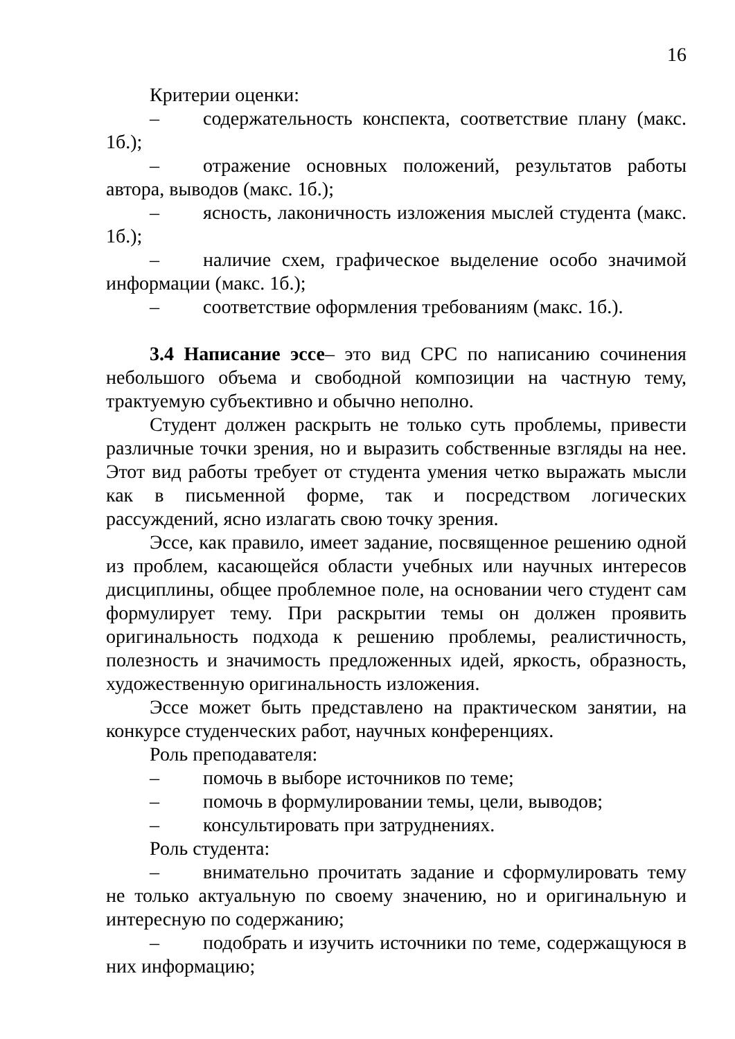16
Критерии оценки:
– содержательность конспекта, соответствие плану (макс. 1б.);
– отражение основных положений, результатов работы автора, выводов (макс. 1б.);
– ясность, лаконичность изложения мыслей студента (макс. 1б.);
– наличие схем, графическое выделение особо значимой информации (макс. 1б.);
– соответствие оформления требованиям (макс. 1б.).
3.4 Написание эссе– это вид СРС по написанию сочинения небольшого объема и свободной композиции на частную тему, трактуемую субъективно и обычно неполно.
Студент должен раскрыть не только суть проблемы, привести различные точки зрения, но и выразить собственные взгляды на нее. Этот вид работы требует от студента умения четко выражать мысли как в письменной форме, так и посредством логических рассуждений, ясно излагать свою точку зрения.
Эссе, как правило, имеет задание, посвященное решению одной из проблем, касающейся области учебных или научных интересов дисциплины, общее проблемное поле, на основании чего студент сам формулирует тему. При раскрытии темы он должен проявить оригинальность подхода к решению проблемы, реалистичность, полезность и значимость предложенных идей, яркость, образность, художественную оригинальность изложения.
Эссе может быть представлено на практическом занятии, на конкурсе студенческих работ, научных конференциях.
Роль преподавателя:
– помочь в выборе источников по теме;
– помочь в формулировании темы, цели, выводов;
– консультировать при затруднениях.
Роль студента:
– внимательно прочитать задание и сформулировать тему не только актуальную по своему значению, но и оригинальную и интересную по содержанию;
– подобрать и изучить источники по теме, содержащуюся в них информацию;